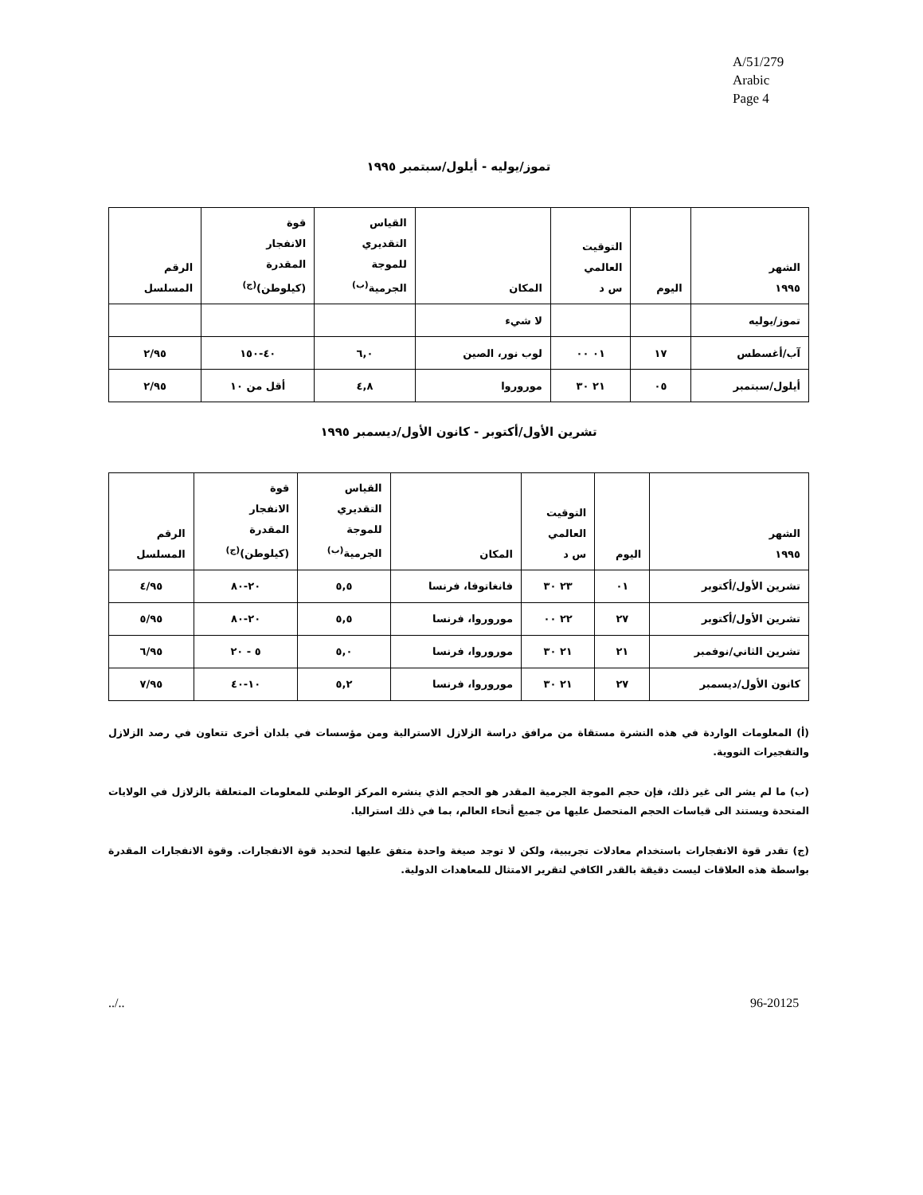A/51/279
Arabic
Page 4
تموز/يوليه - أيلول/سبتمبر ١٩٩٥
| الشهر ١٩٩٥ | اليوم | التوقيت العالمي س د | المكان | القياس التقديري للموجة الجرمية<sup>(ب)</sup> | قوة الانفجار المقدرة (كيلوطن)<sup>(ج)</sup> | الرقم المسلسل |
| --- | --- | --- | --- | --- | --- | --- |
| تموز/يوليه | | | لا شيء | | | |
| آب/أغسطس | ١٧ | ٠١ ٠٠ | لوب نور، الصين | ٦,٠ | ٤٠-١٥٠ | ٢/٩٥ |
| أيلول/سبتمبر | ٠٥ | ٢١ ٣٠ | موروروا | ٤,٨ | أقل من ١٠ | ٢/٩٥ |
تشرين الأول/أكتوبر - كانون الأول/ديسمبر ١٩٩٥
| الشهر ١٩٩٥ | اليوم | التوقيت العالمي س د | المكان | القياس التقديري للموجة الجرمية<sup>(ب)</sup> | قوة الانفجار المقدرة (كيلوطن)<sup>(ج)</sup> | الرقم المسلسل |
| --- | --- | --- | --- | --- | --- | --- |
| تشرين الأول/أكتوبر | ٠١ | ٢٣ ٣٠ | فانغاتوفا، فرنسا | ٥,٥ | ٢٠-٨٠ | ٤/٩٥ |
| تشرين الأول/أكتوبر | ٢٧ | ٢٢ ٠٠ | موروروا، فرنسا | ٥,٥ | ٢٠-٨٠ | ٥/٩٥ |
| تشرين الثاني/نوفمبر | ٢١ | ٢١ ٣٠ | موروروا، فرنسا | ٥,٠ | ٥ - ٢٠ | ٦/٩٥ |
| كانون الأول/ديسمبر | ٢٧ | ٢١ ٣٠ | موروروا، فرنسا | ٥,٢ | ١٠-٤٠ | ٧/٩٥ |
(أ) المعلومات الواردة في هذه النشرة مستقاة من مرافق دراسة الزلازل الاسترالية ومن مؤسسات في بلدان أخرى تتعاون في رصد الزلازل والتفجيرات النووية.
(ب) ما لم يشر الى غير ذلك، فإن حجم الموجة الجرمية المقدر هو الحجم الذي ينشره المركز الوطني للمعلومات المتعلقة بالزلازل في الولايات المتحدة ويستند الى قياسات الحجم المتحصل عليها من جميع أنحاء العالم، بما في ذلك استراليا.
(ج) تقدر قوة الانفجارات باستخدام معادلات تجريبية، ولكن لا توجد صيغة واحدة متفق عليها لتحديد قوة الانفجارات. وقوة الانفجارات المقدرة بواسطة هذه العلاقات ليست دقيقة بالقدر الكافي لتقرير الامتثال للمعاهدات الدولية.
../.. 96-20125